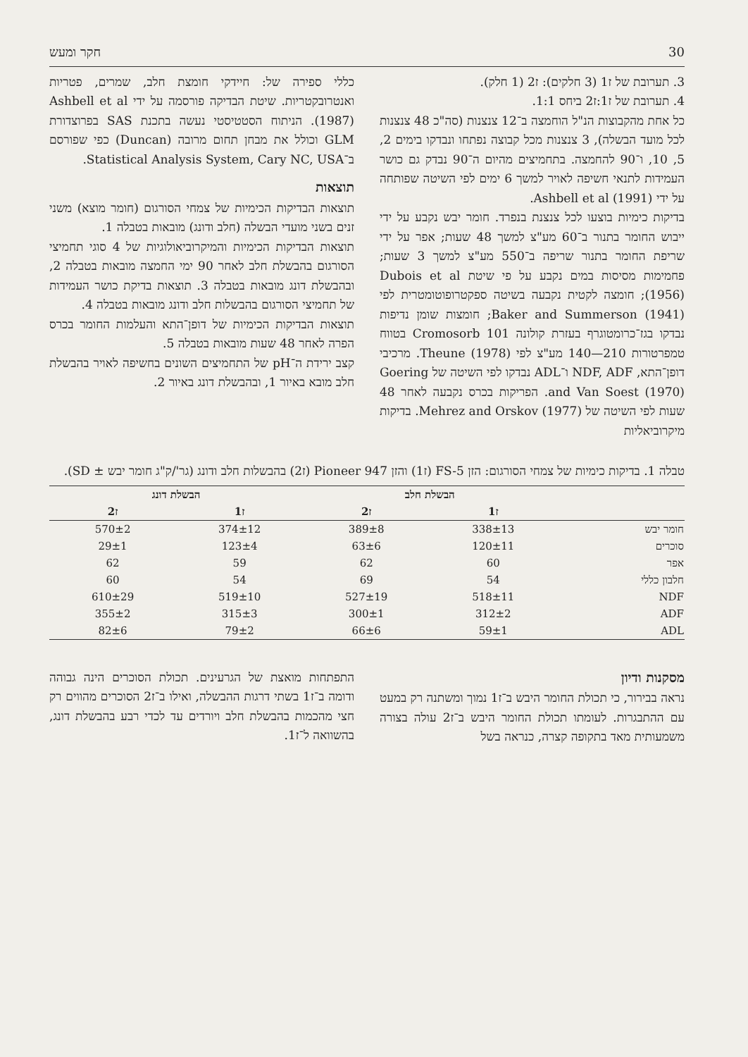30 חקר ומעש
3. תערובת של ז1 (3 חלקים): ז2 (1 חלק).
4. תערובת של ז1:ז2 ביחס 1:1.
כל אחת מהקבוצות הנ"ל הוחמצה ב־12 צנצנות (סה"כ 48 צנצנות לכל מועד הבשלה), 3 צנצנות מכל קבוצה נפתחו ונבדקו בימים 2, 5, 10, ו־90 להחמצה. בתחמיצים מהיום ה־90 נבדק גם כושר העמידות לתנאי חשיפה לאויר למשך 6 ימים לפי השיטה שפותחה על ידי Ashbell et al (1991).
בדיקות כימיות בוצעו לכל צנצנת בנפרד. חומר יבש נקבע על ידי ייבוש החומר בתנור ב־60 מע"צ למשך 48 שעות; אפר על ידי שריפת החומר בתנור שריפה ב־550 מע"צ למשך 3 שעות; פחמימות מסיסות במים נקבע על פי שיטת Dubois et al (1956); חומצה לקטית נקבעה בשיטה ספקטרופוטומטרית לפי (1941) Baker and Summerson; חומצות שומן נדיפות נבדקו בגז־כרומטוגרף בעזרת קולונה 101 Cromosorb בטווח טמפרטורות 210—140 מע"צ לפי Theune (1978). מרכיבי דופן־התא, NDF, ADF ו־ADL נבדקו לפי השיטה של Goering and Van Soest (1970). הפריקות בכרס נקבעה לאחר 48 שעות לפי השיטה של (1977) Mehrez and Orskov. בדיקות מיקרוביאליות
כללי ספירה של: חיידקי חומצת חלב, שמרים, פטריות ואנטרובקטריות. שיטת הבדיקה פורסמה על ידי Ashbell et al (1987). הניתוח הסטטיסטי נעשה בתכנת SAS בפרוצדורת GLM וכולל את מבחן תחום מרובה (Duncan) כפי שפורסם ב־Statistical Analysis System, Cary NC, USA.
תוצאות
תוצאות הבדיקות הכימיות של צמחי הסורגום (חומר מוצא) משני זנים בשני מועדי הבשלה (חלב ודונג) מובאות בטבלה 1.
תוצאות הבדיקות הכימיות והמיקרוביאולוגיות של 4 סוגי תחמיצי הסורגום בהבשלת חלב לאחר 90 ימי החמצה מובאות בטבלה 2, ובהבשלת דונג מובאות בטבלה 3. תוצאות בדיקת כושר העמידות של תחמיצי הסורגום בהבשלות חלב ודונג מובאות בטבלה 4.
תוצאות הבדיקות הכימיות של דופן־התא והעלמות החומר בכרס הפרה לאחר 48 שעות מובאות בטבלה 5.
קצב ירידת ה־pH של התחמיצים השונים בחשיפה לאויר בהבשלת חלב מובא באיור 1, ובהבשלת דונג באיור 2.
טבלה 1. בדיקות כימיות של צמחי הסורגום: הזן FS-5 (ז1) והזן Pioneer 947 (ז2) בהבשלות חלב ודונג (גר'/ק"ג חומר יבש ± SD).
| | הבשלת חלב | | הבשלת דונג | |
| --- | --- | --- | --- | --- |
| | ז1 | ז2 | ז1 | ז2 |
| חומר יבש | 338±13 | 389±8 | 374±12 | 570±2 |
| סוכרים | 120±11 | 63±6 | 123±4 | 29±1 |
| אפר | 60 | 62 | 59 | 62 |
| חלבון כללי | 54 | 69 | 54 | 60 |
| NDF | 518±11 | 527±19 | 519±10 | 610±29 |
| ADF | 312±2 | 300±1 | 315±3 | 355±2 |
| ADL | 59±1 | 66±6 | 79±2 | 82±6 |
מסקנות ודיון
נראה בבירור, כי תכולת החומר היבש ב־ז1 נמוך ומשתנה רק במעט עם ההתבגרות. לעומתו תכולת החומר היבש ב־ז2 עולה בצורה משמעותית מאד בתקופה קצרה, כנראה בשל
התפתחות מואצת של הגרעינים. תכולת הסוכרים הינה גבוהה ודומה ב־ז1 בשתי דרגות ההבשלה, ואילו ב־ז2 הסוכרים מהווים רק חצי מהכמות בהבשלת חלב ויורדים עד לכדי רבע בהבשלת דונג, בהשוואה ל־ז1.